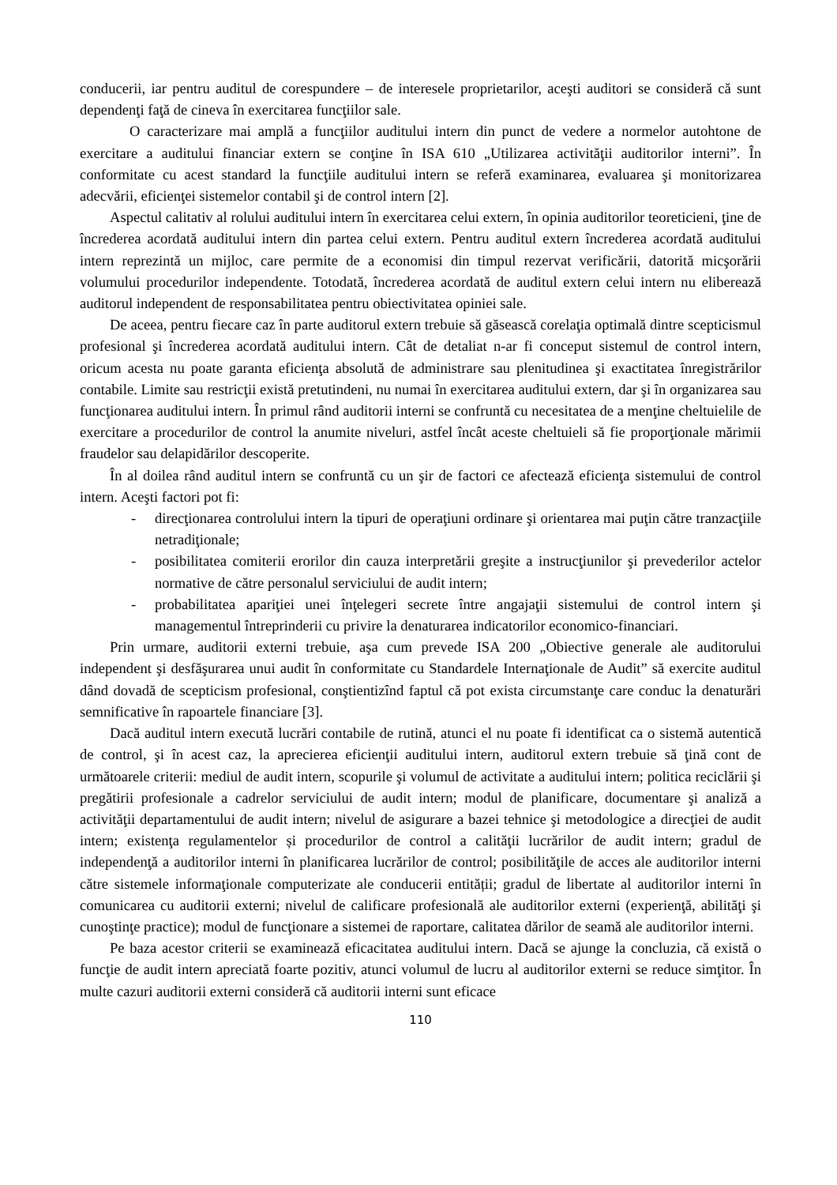conducerii, iar pentru auditul de corespundere – de interesele proprietarilor, aceşti auditori se consideră că sunt dependenţi faţă de cineva în exercitarea funcţiilor sale.
O caracterizare mai amplă a funcţiilor auditului intern din punct de vedere a normelor autohtone de exercitare a auditului financiar extern se conţine în ISA 610 „Utilizarea activităţii auditorilor interni”. În conformitate cu acest standard la funcţiile auditului intern se referă examinarea, evaluarea şi monitorizarea adecvării, eficienţei sistemelor contabil şi de control intern [2].
Aspectul calitativ al rolului auditului intern în exercitarea celui extern, în opinia auditorilor teoreticieni, ţine de încrederea acordată auditului intern din partea celui extern. Pentru auditul extern încrederea acordată auditului intern reprezintă un mijloc, care permite de a economisi din timpul rezervat verificării, datorită micşorării volumului procedurilor independente. Totodată, încrederea acordată de auditul extern celui intern nu eliberează auditorul independent de responsabilitatea pentru obiectivitatea opiniei sale.
De aceea, pentru fiecare caz în parte auditorul extern trebuie să găsească corelaţia optimală dintre scepticismul profesional şi încrederea acordată auditului intern. Cât de detaliat n-ar fi conceput sistemul de control intern, oricum acesta nu poate garanta eficienţa absolută de administrare sau plenitudinea şi exactitatea înregistrărilor contabile. Limite sau restricţii există pretutindeni, nu numai în exercitarea auditului extern, dar şi în organizarea sau funcţionarea auditului intern. În primul rând auditorii interni se confruntă cu necesitatea de a menţine cheltuielile de exercitare a procedurilor de control la anumite niveluri, astfel încât aceste cheltuieli să fie proporţionale mărimii fraudelor sau delapidărilor descoperite.
În al doilea rând auditul intern se confruntă cu un şir de factori ce afectează eficienţa sistemului de control intern. Aceşti factori pot fi:
- direcţionarea controlului intern la tipuri de operaţiuni ordinare şi orientarea mai puţin către tranzacţiile netradiţionale;
- posibilitatea comiterii erorilor din cauza interpretării greşite a instrucţiunilor şi prevederilor actelor normative de către personalul serviciului de audit intern;
- probabilitatea apariţiei unei înţelegeri secrete între angajaţii sistemului de control intern şi managementul întreprinderii cu privire la denaturarea indicatorilor economico-financiari.
Prin urmare, auditorii externi trebuie, aşa cum prevede ISA 200 „Obiective generale ale auditorului independent şi desfăşurarea unui audit în conformitate cu Standardele Internaţionale de Audit” să exercite auditul dând dovadă de scepticism profesional, conştientizînd faptul că pot exista circumstanţe care conduc la denaturări semnificative în rapoartele financiare [3].
Dacă auditul intern execută lucrări contabile de rutină, atunci el nu poate fi identificat ca o sistemă autentică de control, şi în acest caz, la aprecierea eficienţii auditului intern, auditorul extern trebuie să ţină cont de următoarele criterii: mediul de audit intern, scopurile şi volumul de activitate a auditului intern; politica reciclării şi pregătirii profesionale a cadrelor serviciului de audit intern; modul de planificare, documentare şi analiză a activităţii departamentului de audit intern; nivelul de asigurare a bazei tehnice şi metodologice a direcţiei de audit intern; existenţa regulamentelor și procedurilor de control a calităţii lucrărilor de audit intern; gradul de independenţă a auditorilor interni în planificarea lucrărilor de control; posibilităţile de acces ale auditorilor interni către sistemele informaţionale computerizate ale conducerii entității; gradul de libertate al auditorilor interni în comunicarea cu auditorii externi; nivelul de calificare profesională ale auditorilor externi (experienţă, abilităţi şi cunoştinţe practice); modul de funcţionare a sistemei de raportare, calitatea dărilor de seamă ale auditorilor interni.
Pe baza acestor criterii se examinează eficacitatea auditului intern. Dacă se ajunge la concluzia, că există o funcţie de audit intern apreciată foarte pozitiv, atunci volumul de lucru al auditorilor externi se reduce simţitor. În multe cazuri auditorii externi consideră că auditorii interni sunt eficace
110